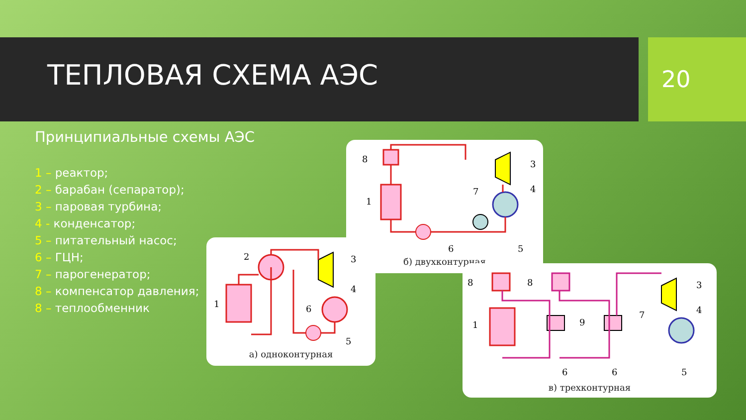ТЕПЛОВАЯ СХЕМА АЭС 20
Принципиальные схемы АЭС
1 – реактор;
2 – барабан (сепаратор);
3 – паровая турбина;
4 - конденсатор;
5 – питательный насос;
6 – ГЦН;
7 – парогенератор;
8 – компенсатор давления;
8 – теплообменник
8
3
1
7
4
6
5
б) двухконтурная
2
3
1
4
6
5
а) одноконтурная
8
8
3
1
9
7
4
6
6
5
в) трехконтурная